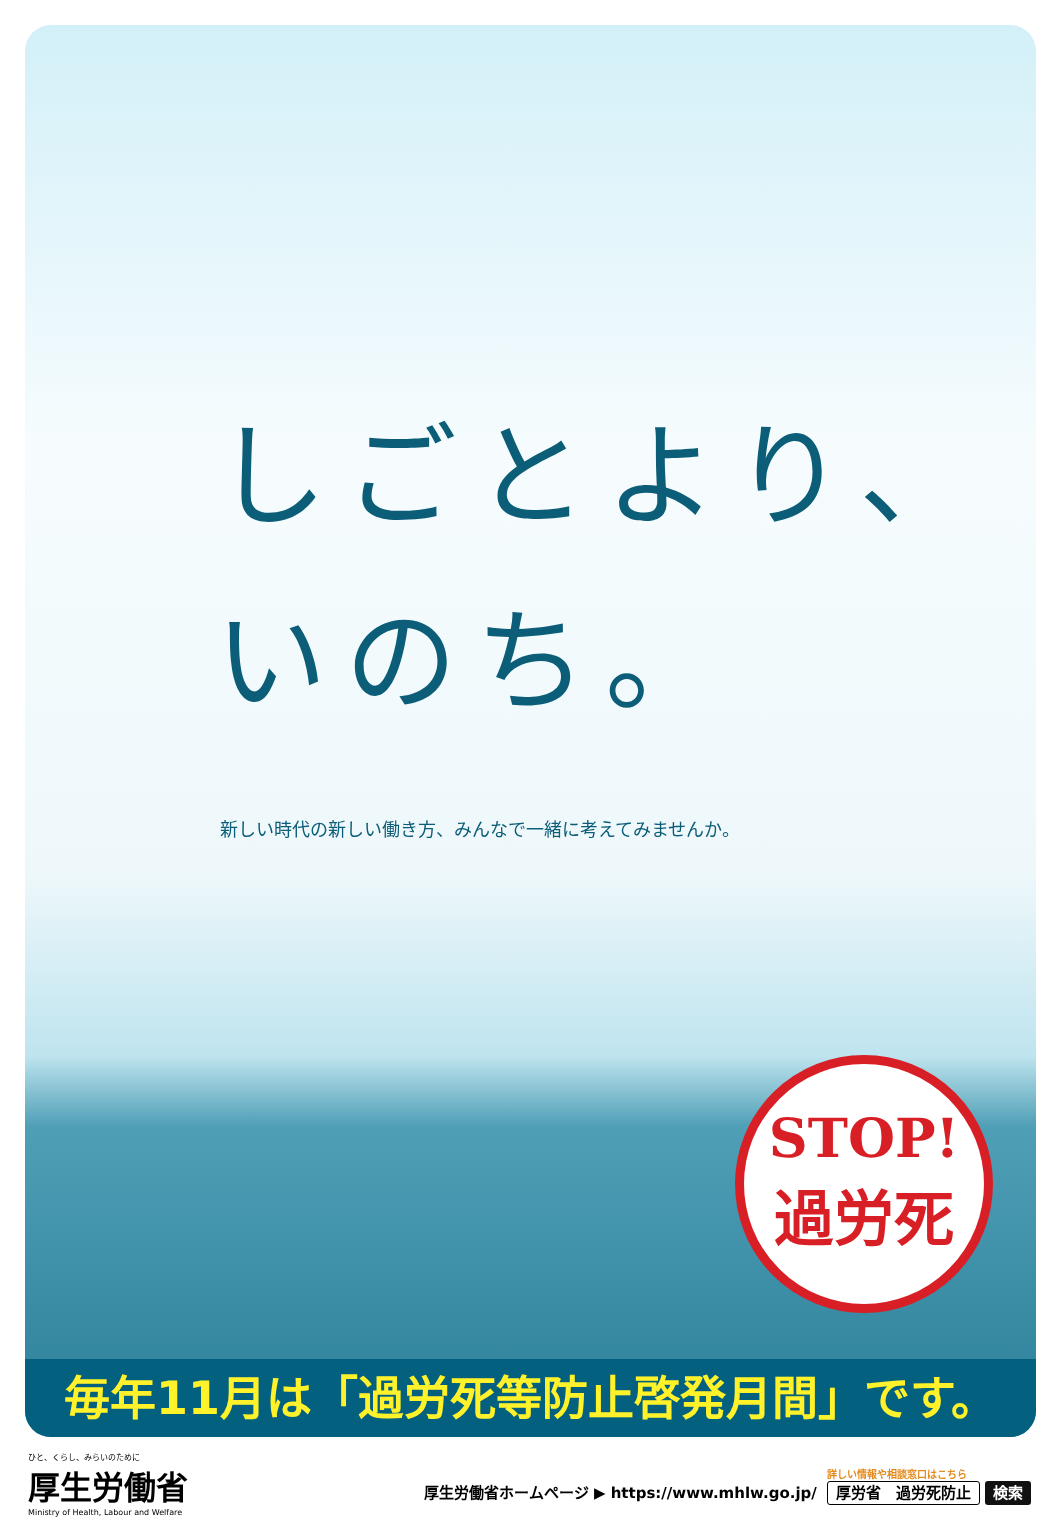しごとより、
いのち。
新しい時代の新しい働き方、みんなで一緒に考えてみませんか。
STOP!
過労死
毎年11月は「過労死等防止啓発月間」です。
ひと、くらし、みらいのために
厚生労働省
Ministry of Health, Labour and Welfare
厚生労働省ホームページ ▶ https://www.mhlw.go.jp/
詳しい情報や相談窓口はこちら
厚労省　過労死防止 検索